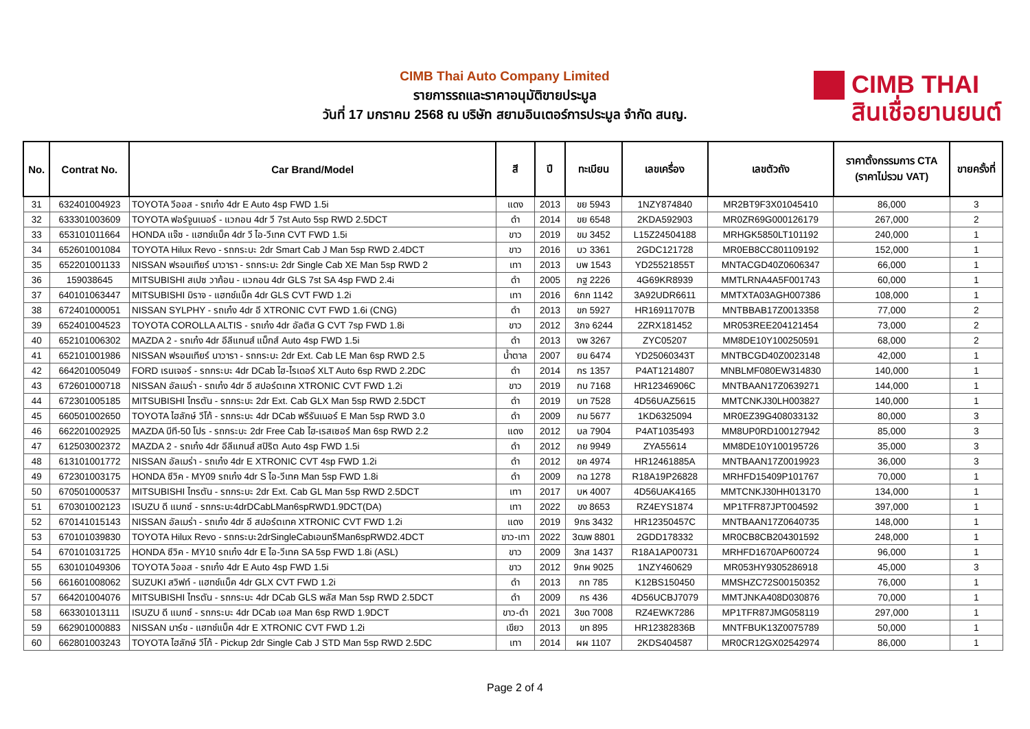CIMB Thai Auto Company Limited
รายการรถและราคาอนุมัติขายประมูล
วันที่ 17 มกราคม 2568 ณ บริษัท สยามอินเตอร์การประมูล จำกัด สนญ.
CIMB THAI
สินเชื่อยานยนต์
| No. | Contrat No. | Car Brand/Model | สี | ปี | ทะเบียน | เลขเครื่อง | เลขตัวถัง | ราคาตั้งกรรมการ CTA (ราคาไม่รวม VAT) | ขายครั้งที่ |
| --- | --- | --- | --- | --- | --- | --- | --- | --- | --- |
| 31 | 632401004923 | TOYOTA วีออส - รถเก๋ง 4dr E Auto 4sp FWD 1.5i | แดง | 2013 | ขย 5943 | 1NZY874840 | MR2BT9F3X01045410 | 86,000 | 3 |
| 32 | 633301003609 | TOYOTA ฟอร์จูนเนอร์ - แวกอน 4dr วี 7st Auto 5sp RWD 2.5DCT | ดำ | 2014 | ขย 6548 | 2KDA592903 | MR0ZR69G000126179 | 267,000 | 2 |
| 33 | 653101011664 | HONDA แจ๊ซ - แฮทช์แบ็ค 4dr วี ไอ-วีเทค CVT FWD 1.5i | ขาว | 2019 | ขม 3452 | L15Z24504188 | MRHGK5850LT101192 | 240,000 | 1 |
| 34 | 652601001084 | TOYOTA Hilux Revo - รถกระบะ 2dr Smart Cab J Man 5sp RWD 2.4DCT | ขาว | 2016 | บว 3361 | 2GDC121728 | MR0EB8CC801109192 | 152,000 | 1 |
| 35 | 652201001133 | NISSAN ฟรอนเทียร์ นาวารา - รถกระบะ 2dr Single Cab XE Man 5sp RWD 2 | เทา | 2013 | บพ 1543 | YD25521855T | MNTACGD40Z0606347 | 66,000 | 1 |
| 36 | 159038645 | MITSUBISHI สเปซ วาก้อน - แวกอน 4dr GLS 7st SA 4sp FWD 2.4i | ดำ | 2005 | ภฐ 2226 | 4G69KR8939 | MMTLRNA4A5F001743 | 60,000 | 1 |
| 37 | 640101063447 | MITSUBISHI มิราจ - แฮทช์แบ็ค 4dr GLS CVT FWD 1.2i | เทา | 2016 | 6กก 1142 | 3A92UDR6611 | MMTXTA03AGH007386 | 108,000 | 1 |
| 38 | 672401000051 | NISSAN SYLPHY - รถเก๋ง 4dr อี XTRONIC CVT FWD 1.6i (CNG) | ดำ | 2013 | ขก 5927 | HR16911707B | MNTBBAB17Z0013358 | 77,000 | 2 |
| 39 | 652401004523 | TOYOTA COROLLA ALTIS - รถเก๋ง 4dr อัลติส G CVT 7sp FWD 1.8i | ขาว | 2012 | 3กจ 6244 | 2ZRX181452 | MR053REE204121454 | 73,000 | 2 |
| 40 | 652101006302 | MAZDA 2 - รถเก๋ง 4dr อีลีแกนส์ แม็กส์ Auto 4sp FWD 1.5i | ดำ | 2013 | งพ 3267 | ZYC05207 | MM8DE10Y100250591 | 68,000 | 2 |
| 41 | 652101001986 | NISSAN ฟรอนเทียร์ นาวารา - รถกระบะ 2dr Ext. Cab LE Man 6sp RWD 2.5 | น้ำตาล | 2007 | ยน 6474 | YD25060343T | MNTBCGD40Z0023148 | 42,000 | 1 |
| 42 | 664201005049 | FORD เรนเจอร์ - รถกระบะ 4dr DCab ไฮ-ไรเดอร์ XLT Auto 6sp RWD 2.2DC | ดำ | 2014 | กร 1357 | P4AT1214807 | MNBLMF080EW314830 | 140,000 | 1 |
| 43 | 672601000718 | NISSAN อัลเมร่า - รถเก๋ง 4dr อี สปอร์ตเทค XTRONIC CVT FWD 1.2i | ขาว | 2019 | กบ 7168 | HR12346906C | MNTBAAN17Z0639271 | 144,000 | 1 |
| 44 | 672301005185 | MITSUBISHI ไทรตัน - รถกระบะ 2dr Ext. Cab GLX Man 5sp RWD 2.5DCT | ดำ | 2019 | บท 7528 | 4D56UAZ5615 | MMTCNKJ30LH003827 | 140,000 | 1 |
| 45 | 660501002650 | TOYOTA ไฮลักษ์ วีโก้ - รถกระบะ 4dr DCab พรีรันเนอร์ E Man 5sp RWD 3.0 | ดำ | 2009 | กม 5677 | 1KD6325094 | MR0EZ39G408033132 | 80,000 | 3 |
| 46 | 662201002925 | MAZDA บีที-50 โปร - รถกระบะ 2dr Free Cab ไฮ-เรสเซอร์ Man 6sp RWD 2.2 | แดง | 2012 | บล 7904 | P4AT1035493 | MM8UP0RD100127942 | 85,000 | 3 |
| 47 | 612503002372 | MAZDA 2 - รถเก๋ง 4dr อีลีแกนส์ สปิริต Auto 4sp FWD 1.5i | ดำ | 2012 | กย 9949 | ZYA55614 | MM8DE10Y100195726 | 35,000 | 3 |
| 48 | 613101001772 | NISSAN อัลเมร่า - รถเก๋ง 4dr E XTRONIC CVT 4sp FWD 1.2i | ดำ | 2012 | ขค 4974 | HR12461885A | MNTBAAN17Z0019923 | 36,000 | 3 |
| 49 | 672301003175 | HONDA ซีวิค - MY09 รถเก๋ง 4dr S ไอ-วีเทค Man 5sp FWD 1.8i | ดำ | 2009 | กฉ 1278 | R18A19P26828 | MRHFD15409P101767 | 70,000 | 1 |
| 50 | 670501000537 | MITSUBISHI ไทรตัน - รถกระบะ 2dr Ext. Cab GL Man 5sp RWD 2.5DCT | เทา | 2017 | บห 4007 | 4D56UAK4165 | MMTCNKJ30HH013170 | 134,000 | 1 |
| 51 | 670301002123 | ISUZU ดี แมกซ์ - รถกระบะ4drDCabLMan6spRWD1.9DCT(DA) | เทา | 2022 | ขง 8653 | RZ4EYS1874 | MP1TFR87JPT004592 | 397,000 | 1 |
| 52 | 670141015143 | NISSAN อัลเมร่า - รถเก๋ง 4dr อี สปอร์ตเทค XTRONIC CVT FWD 1.2i | แดง | 2019 | 9กธ 3432 | HR12350457C | MNTBAAN17Z0640735 | 148,000 | 1 |
| 53 | 670101039830 | TOYOTA Hilux Revo - รถกระบะ2drSingleCabเอนทรีMan6spRWD2.4DCT | ขาว-เทา | 2022 | 3ฒพ 8801 | 2GDD178332 | MR0CB8CB204301592 | 248,000 | 1 |
| 54 | 670101031725 | HONDA ซีวิค - MY10 รถเก๋ง 4dr E ไอ-วีเทค SA 5sp FWD 1.8i (ASL) | ขาว | 2009 | 3กส 1437 | R18A1AP00731 | MRHFD1670AP600724 | 96,000 | 1 |
| 55 | 630101049306 | TOYOTA วีออส - รถเก๋ง 4dr E Auto 4sp FWD 1.5i | ขาว | 2012 | 9กผ 9025 | 1NZY460629 | MR053HY9305286918 | 45,000 | 3 |
| 56 | 661601008062 | SUZUKI สวิฟท์ - แฮทช์แบ็ค 4dr GLX CVT FWD 1.2i | ดำ | 2013 | กท 785 | K12BS150450 | MMSHZC72S00150352 | 76,000 | 1 |
| 57 | 664201004076 | MITSUBISHI ไทรตัน - รถกระบะ 4dr DCab GLS พลัส Man 5sp RWD 2.5DCT | ดำ | 2009 | กร 436 | 4D56UCBJ7079 | MMTJNKA408D030876 | 70,000 | 1 |
| 58 | 663301013111 | ISUZU ดี แมกซ์ - รถกระบะ 4dr DCab เอส Man 6sp RWD 1.9DCT | ขาว-ดำ | 2021 | 3ขด 7008 | RZ4EWK7286 | MP1TFR87JMG058119 | 297,000 | 1 |
| 59 | 662901000883 | NISSAN มาร์ช - แฮทช์แบ็ค 4dr E XTRONIC CVT FWD 1.2i | เขียว | 2013 | ขท 895 | HR12382836B | MNTFBUK13Z0075789 | 50,000 | 1 |
| 60 | 662801003243 | TOYOTA ไฮลักษ์ วีโก้ - Pickup 2dr Single Cab J STD Man 5sp RWD 2.5DC | เทา | 2014 | ผผ 1107 | 2KDS404587 | MR0CR12GX02542974 | 86,000 | 1 |
Page 2 of 4